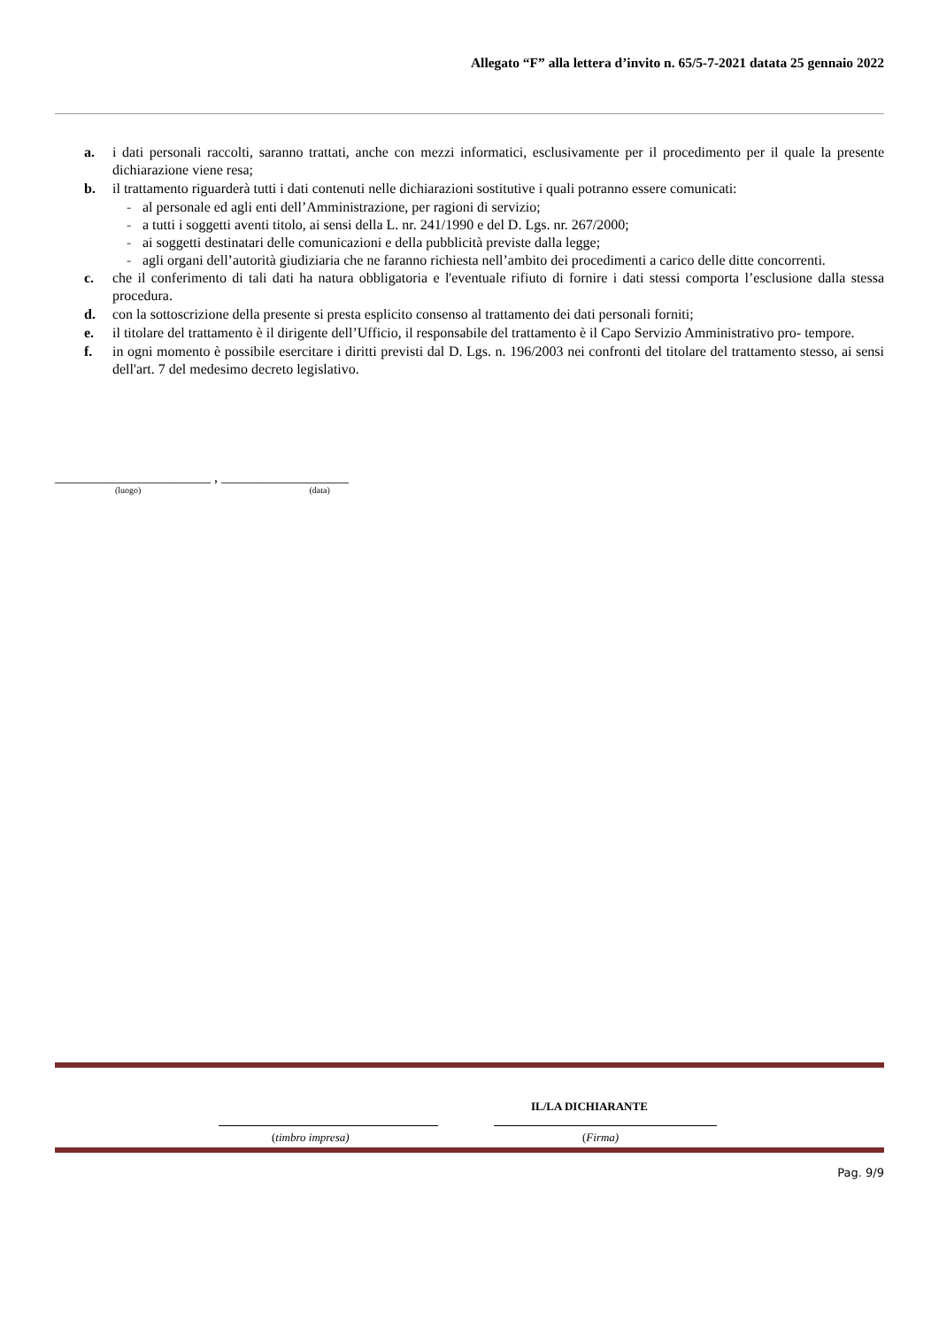Allegato “F” alla lettera d’invito n. 65/5-7-2021 datata 25 gennaio 2022
a. i dati personali raccolti, saranno trattati, anche con mezzi informatici, esclusivamente per il procedimento per il quale la presente dichiarazione viene resa;
b. il trattamento riguarderà tutti i dati contenuti nelle dichiarazioni sostitutive i quali potranno essere comunicati:
- al personale ed agli enti dell’Amministrazione, per ragioni di servizio;
- a tutti i soggetti aventi titolo, ai sensi della L. nr. 241/1990 e del D. Lgs. nr. 267/2000;
- ai soggetti destinatari delle comunicazioni e della pubblicità previste dalla legge;
- agli organi dell’autorità giudiziaria che ne faranno richiesta nell’ambito dei procedimenti a carico delle ditte concorrenti.
c. che il conferimento di tali dati ha natura obbligatoria e l'eventuale rifiuto di fornire i dati stessi comporta l’esclusione dalla stessa procedura.
d. con la sottoscrizione della presente si presta esplicito consenso al trattamento dei dati personali forniti;
e. il titolare del trattamento è il dirigente dell’Ufficio, il responsabile del trattamento è il Capo Servizio Amministrativo pro- tempore.
f. in ogni momento è possibile esercitare i diritti previsti dal D. Lgs. n. 196/2003 nei confronti del titolare del trattamento stesso, ai sensi dell'art. 7 del medesimo decreto legislativo.
______________________ , __________________
(luogo) (data)
IL/LA DICHIARANTE
(timbro impresa) (Firma)
Pag. 9/9